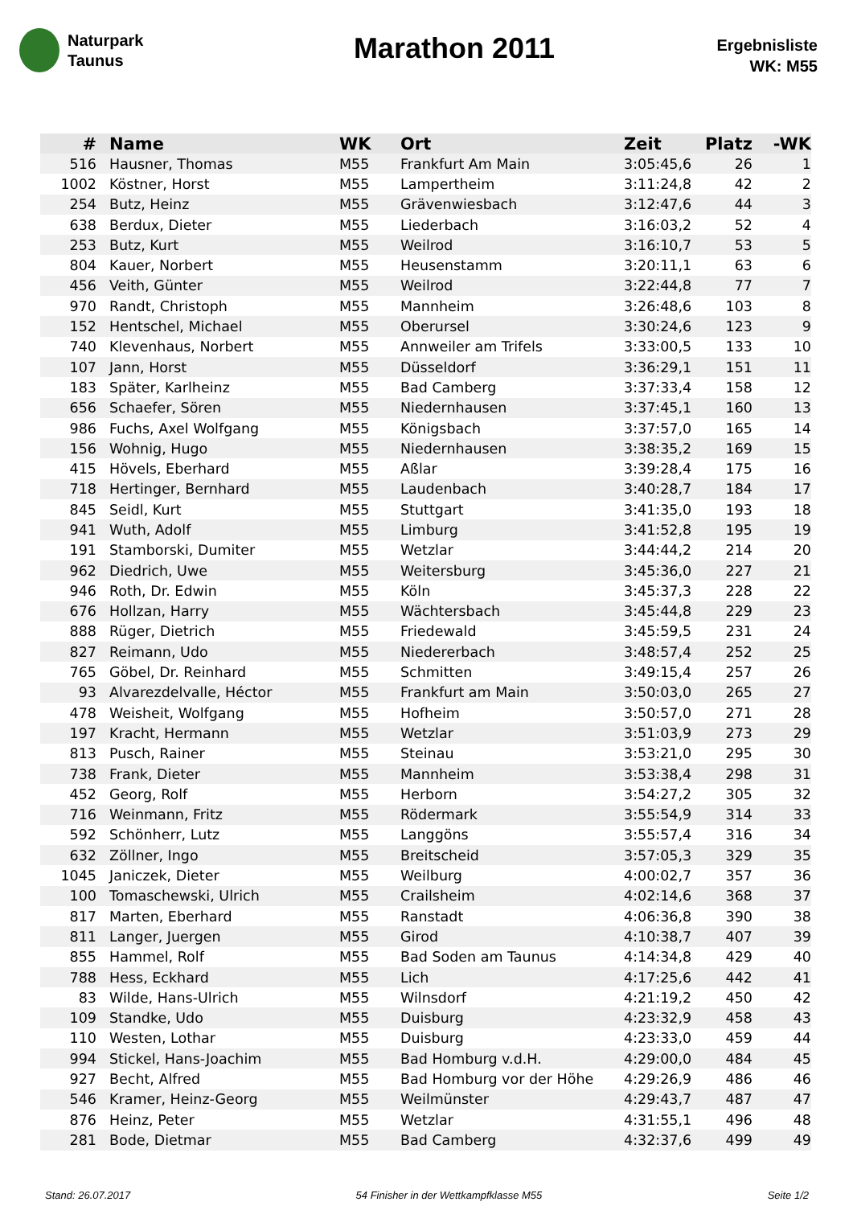Naturpark
Taunus
Marathon 2011
Ergebnisliste
WK: M55
| # | Name | WK | Ort | Zeit | Platz | -WK |
| --- | --- | --- | --- | --- | --- | --- |
| 516 | Hausner, Thomas | M55 | Frankfurt Am Main | 3:05:45,6 | 26 | 1 |
| 1002 | Köstner, Horst | M55 | Lampertheim | 3:11:24,8 | 42 | 2 |
| 254 | Butz, Heinz | M55 | Grävenwiesbach | 3:12:47,6 | 44 | 3 |
| 638 | Berdux, Dieter | M55 | Liederbach | 3:16:03,2 | 52 | 4 |
| 253 | Butz, Kurt | M55 | Weilrod | 3:16:10,7 | 53 | 5 |
| 804 | Kauer, Norbert | M55 | Heusenstamm | 3:20:11,1 | 63 | 6 |
| 456 | Veith, Günter | M55 | Weilrod | 3:22:44,8 | 77 | 7 |
| 970 | Randt, Christoph | M55 | Mannheim | 3:26:48,6 | 103 | 8 |
| 152 | Hentschel, Michael | M55 | Oberursel | 3:30:24,6 | 123 | 9 |
| 740 | Klevenhaus, Norbert | M55 | Annweiler am Trifels | 3:33:00,5 | 133 | 10 |
| 107 | Jann, Horst | M55 | Düsseldorf | 3:36:29,1 | 151 | 11 |
| 183 | Später, Karlheinz | M55 | Bad Camberg | 3:37:33,4 | 158 | 12 |
| 656 | Schaefer, Sören | M55 | Niedernhausen | 3:37:45,1 | 160 | 13 |
| 986 | Fuchs, Axel Wolfgang | M55 | Königsbach | 3:37:57,0 | 165 | 14 |
| 156 | Wohnig, Hugo | M55 | Niedernhausen | 3:38:35,2 | 169 | 15 |
| 415 | Hövels, Eberhard | M55 | Aßlar | 3:39:28,4 | 175 | 16 |
| 718 | Hertinger, Bernhard | M55 | Laudenbach | 3:40:28,7 | 184 | 17 |
| 845 | Seidl, Kurt | M55 | Stuttgart | 3:41:35,0 | 193 | 18 |
| 941 | Wuth, Adolf | M55 | Limburg | 3:41:52,8 | 195 | 19 |
| 191 | Stamborski, Dumiter | M55 | Wetzlar | 3:44:44,2 | 214 | 20 |
| 962 | Diedrich, Uwe | M55 | Weitersburg | 3:45:36,0 | 227 | 21 |
| 946 | Roth, Dr. Edwin | M55 | Köln | 3:45:37,3 | 228 | 22 |
| 676 | Hollzan, Harry | M55 | Wächtersbach | 3:45:44,8 | 229 | 23 |
| 888 | Rüger, Dietrich | M55 | Friedewald | 3:45:59,5 | 231 | 24 |
| 827 | Reimann, Udo | M55 | Niedererbach | 3:48:57,4 | 252 | 25 |
| 765 | Göbel, Dr. Reinhard | M55 | Schmitten | 3:49:15,4 | 257 | 26 |
| 93 | Alvarezdelvalle, Héctor | M55 | Frankfurt am Main | 3:50:03,0 | 265 | 27 |
| 478 | Weisheit, Wolfgang | M55 | Hofheim | 3:50:57,0 | 271 | 28 |
| 197 | Kracht, Hermann | M55 | Wetzlar | 3:51:03,9 | 273 | 29 |
| 813 | Pusch, Rainer | M55 | Steinau | 3:53:21,0 | 295 | 30 |
| 738 | Frank, Dieter | M55 | Mannheim | 3:53:38,4 | 298 | 31 |
| 452 | Georg, Rolf | M55 | Herborn | 3:54:27,2 | 305 | 32 |
| 716 | Weinmann, Fritz | M55 | Rödermark | 3:55:54,9 | 314 | 33 |
| 592 | Schönherr, Lutz | M55 | Langgöns | 3:55:57,4 | 316 | 34 |
| 632 | Zöllner, Ingo | M55 | Breitscheid | 3:57:05,3 | 329 | 35 |
| 1045 | Janiczek, Dieter | M55 | Weilburg | 4:00:02,7 | 357 | 36 |
| 100 | Tomaschewski, Ulrich | M55 | Crailsheim | 4:02:14,6 | 368 | 37 |
| 817 | Marten, Eberhard | M55 | Ranstadt | 4:06:36,8 | 390 | 38 |
| 811 | Langer, Juergen | M55 | Girod | 4:10:38,7 | 407 | 39 |
| 855 | Hammel, Rolf | M55 | Bad Soden am Taunus | 4:14:34,8 | 429 | 40 |
| 788 | Hess, Eckhard | M55 | Lich | 4:17:25,6 | 442 | 41 |
| 83 | Wilde, Hans-Ulrich | M55 | Wilnsdorf | 4:21:19,2 | 450 | 42 |
| 109 | Standke, Udo | M55 | Duisburg | 4:23:32,9 | 458 | 43 |
| 110 | Westen, Lothar | M55 | Duisburg | 4:23:33,0 | 459 | 44 |
| 994 | Stickel, Hans-Joachim | M55 | Bad Homburg v.d.H. | 4:29:00,0 | 484 | 45 |
| 927 | Becht, Alfred | M55 | Bad Homburg vor der Höhe | 4:29:26,9 | 486 | 46 |
| 546 | Kramer, Heinz-Georg | M55 | Weilmünster | 4:29:43,7 | 487 | 47 |
| 876 | Heinz, Peter | M55 | Wetzlar | 4:31:55,1 | 496 | 48 |
| 281 | Bode, Dietmar | M55 | Bad Camberg | 4:32:37,6 | 499 | 49 |
Stand: 26.07.2017 54 Finisher in der Wettkampfklasse M55 Seite 1/2